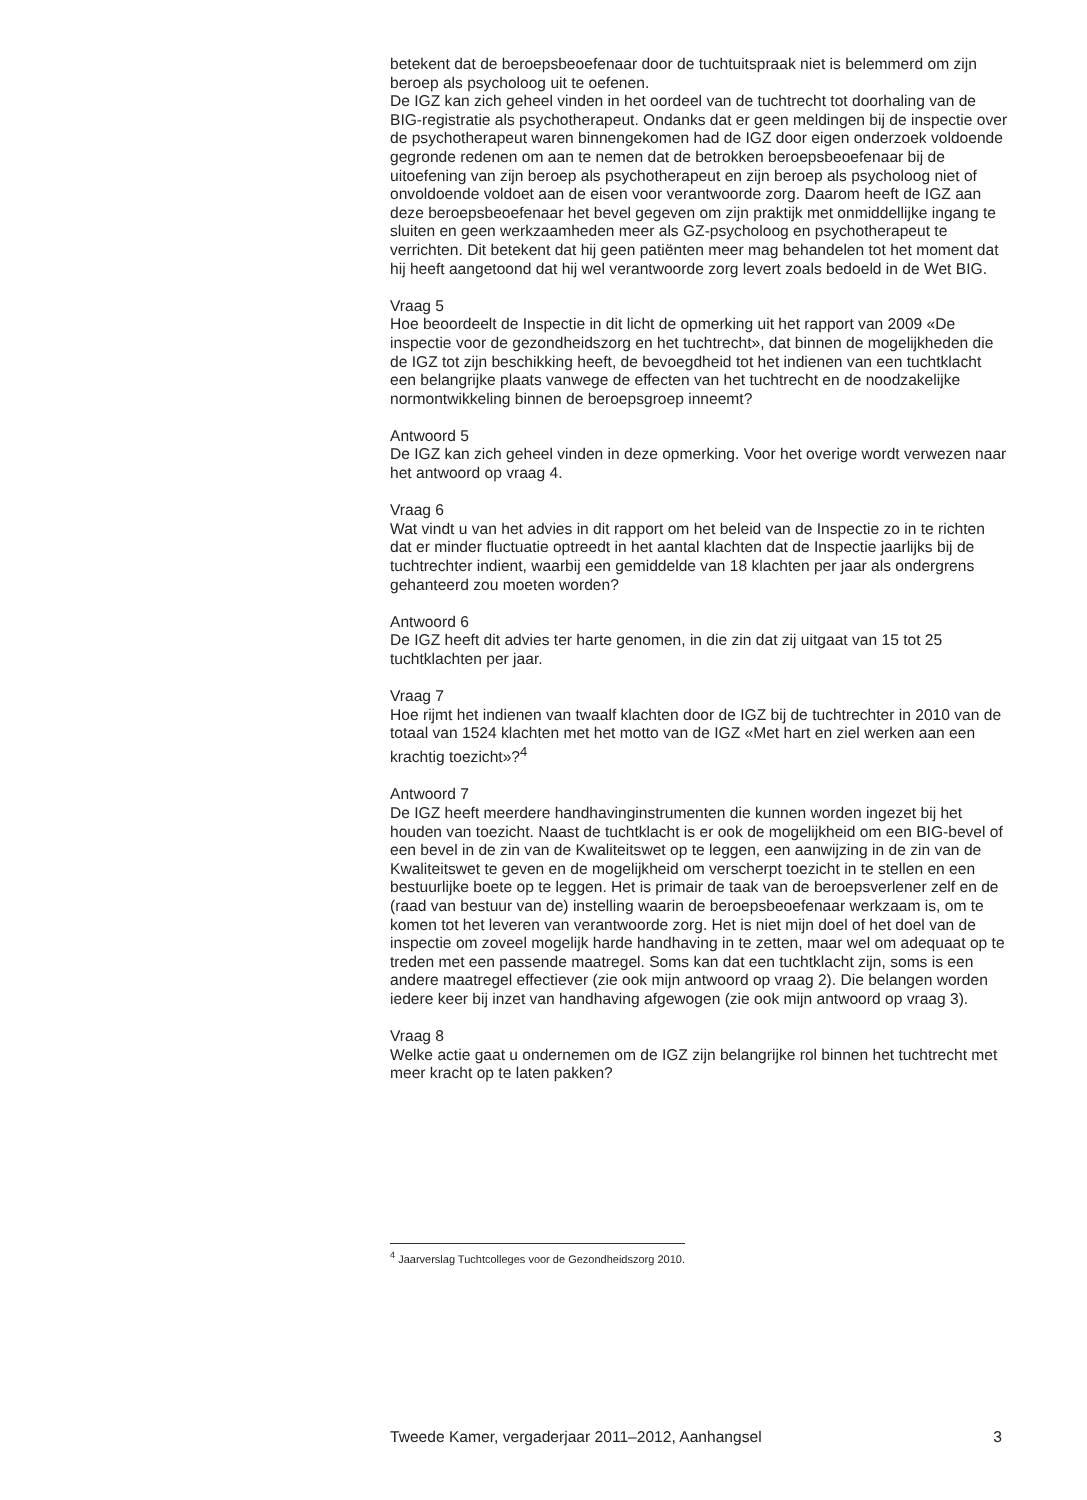betekent dat de beroepsbeoefenaar door de tuchtuitspraak niet is belemmerd om zijn beroep als psycholoog uit te oefenen.
De IGZ kan zich geheel vinden in het oordeel van de tuchtrecht tot doorhaling van de BIG-registratie als psychotherapeut. Ondanks dat er geen meldingen bij de inspectie over de psychotherapeut waren binnengekomen had de IGZ door eigen onderzoek voldoende gegronde redenen om aan te nemen dat de betrokken beroepsbeoefenaar bij de uitoefening van zijn beroep als psychotherapeut en zijn beroep als psycholoog niet of onvoldoende voldoet aan de eisen voor verantwoorde zorg. Daarom heeft de IGZ aan deze beroepsbeoefenaar het bevel gegeven om zijn praktijk met onmiddellijke ingang te sluiten en geen werkzaamheden meer als GZ-psycholoog en psychotherapeut te verrichten. Dit betekent dat hij geen patiënten meer mag behandelen tot het moment dat hij heeft aangetoond dat hij wel verantwoorde zorg levert zoals bedoeld in de Wet BIG.
Vraag 5
Hoe beoordeelt de Inspectie in dit licht de opmerking uit het rapport van 2009 «De inspectie voor de gezondheidszorg en het tuchtrecht», dat binnen de mogelijkheden die de IGZ tot zijn beschikking heeft, de bevoegdheid tot het indienen van een tuchtklacht een belangrijke plaats vanwege de effecten van het tuchtrecht en de noodzakelijke normontwikkeling binnen de beroepsgroep inneemt?
Antwoord 5
De IGZ kan zich geheel vinden in deze opmerking. Voor het overige wordt verwezen naar het antwoord op vraag 4.
Vraag 6
Wat vindt u van het advies in dit rapport om het beleid van de Inspectie zo in te richten dat er minder fluctuatie optreedt in het aantal klachten dat de Inspectie jaarlijks bij de tuchtrechter indient, waarbij een gemiddelde van 18 klachten per jaar als ondergrens gehanteerd zou moeten worden?
Antwoord 6
De IGZ heeft dit advies ter harte genomen, in die zin dat zij uitgaat van 15 tot 25 tuchtklachten per jaar.
Vraag 7
Hoe rijmt het indienen van twaalf klachten door de IGZ bij de tuchtrechter in 2010 van de totaal van 1524 klachten met het motto van de IGZ «Met hart en ziel werken aan een krachtig toezicht»?<sup>4</sup>
Antwoord 7
De IGZ heeft meerdere handhavinginstrumenten die kunnen worden ingezet bij het houden van toezicht. Naast de tuchtklacht is er ook de mogelijkheid om een BIG-bevel of een bevel in de zin van de Kwaliteitswet op te leggen, een aanwijzing in de zin van de Kwaliteitswet te geven en de mogelijkheid om verscherpt toezicht in te stellen en een bestuurlijke boete op te leggen. Het is primair de taak van de beroepsverlener zelf en de (raad van bestuur van de) instelling waarin de beroepsbeoefenaar werkzaam is, om te komen tot het leveren van verantwoorde zorg. Het is niet mijn doel of het doel van de inspectie om zoveel mogelijk harde handhaving in te zetten, maar wel om adequaat op te treden met een passende maatregel. Soms kan dat een tuchtklacht zijn, soms is een andere maatregel effectiever (zie ook mijn antwoord op vraag 2). Die belangen worden iedere keer bij inzet van handhaving afgewogen (zie ook mijn antwoord op vraag 3).
Vraag 8
Welke actie gaat u ondernemen om de IGZ zijn belangrijke rol binnen het tuchtrecht met meer kracht op te laten pakken?
<sup>4</sup> Jaarverslag Tuchtcolleges voor de Gezondheidszorg 2010.
Tweede Kamer, vergaderjaar 2011–2012, Aanhangsel 3